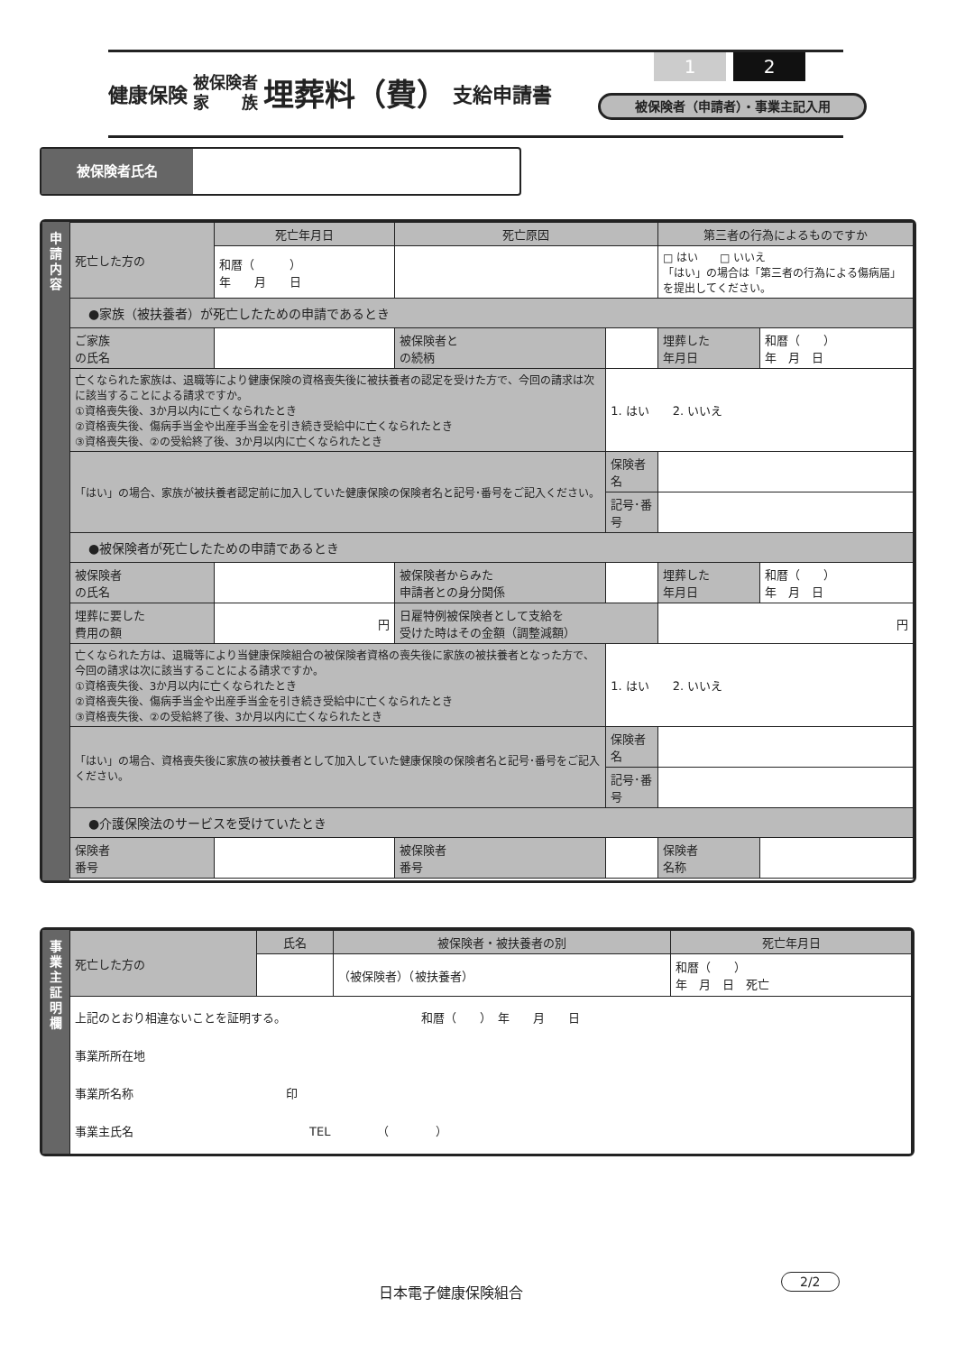健康保険 被保険者
家　　族 埋葬料（費） 支給申請書
1 2
被保険者（申請者）・事業主記入用
被保険者氏名
申
請
内
容
| 死亡した方の | 死亡年月日 | 死亡原因 | | | 第三者の行為によるものですか | |
| | 和暦（ ） 年 月 日 | | | | □ はい □ いいえ 「はい」の場合は「第三者の行為による傷病届」を提出してください。 | |
| ●家族（被扶養者）が死亡したための申請であるとき | | | | | | |
| ご家族 の氏名 | | | 被保険者と の続柄 | | 埋葬した 年月日 | 和暦（ ） 年 月 日 |
| 亡くなられた家族は、退職等により健康保険の資格喪失後に被扶養者の認定を受けた方で、今回の請求は次に該当することによる請求ですか。 ①資格喪失後、3か月以内に亡くなられたとき ②資格喪失後、傷病手当金や出産手当金を引き続き受給中に亡くなられたとき ③資格喪失後、②の受給終了後、3か月以内に亡くなられたとき | | | | 1. はい 2. いいえ | | |
| 「はい」の場合、家族が被扶養者認定前に加入していた健康保険の保険者名と記号･番号をご記入ください。 | | | | 保険者名 | | |
| | | | | 記号･番号 | | |
| ●被保険者が死亡したための申請であるとき | | | | | | |
| 被保険者 の氏名 | | | 被保険者からみた 申請者との身分関係 | | 埋葬した 年月日 | 和暦（ ） 年 月 日 |
| 埋葬に要した 費用の額 | 円 | | 日雇特例被保険者として支給を 受けた時はその金額（調整減額） | | 円 | |
| 亡くなられた方は、退職等により当健康保険組合の被保険者資格の喪失後に家族の被扶養者となった方で、今回の請求は次に該当することによる請求ですか。 ①資格喪失後、3か月以内に亡くなられたとき ②資格喪失後、傷病手当金や出産手当金を引き続き受給中に亡くなられたとき ③資格喪失後、②の受給終了後、3か月以内に亡くなられたとき | | | | 1. はい 2. いいえ | | |
| 「はい」の場合、資格喪失後に家族の被扶養者として加入していた健康保険の保険者名と記号･番号をご記入ください。 | | | | 保険者名 | | |
| | | | | 記号･番号 | | |
| ●介護保険法のサービスを受けていたとき | | | | | | |
| 保険者 番号 | | | 被保険者 番号 | | 保険者 名称 | |
事
業
主
証
明
欄
| 死亡した方の | 氏名 | 被保険者・被扶養者の別 | 死亡年月日 |
| | | （被保険者）（被扶養者） | 和暦（ ） 年 月 日 死亡 |
| 上記のとおり相違ないことを証明する。 和暦（ ） 年 月 日 事業所所在地 事業所名称 印 事業主氏名 TEL （ ） | | | |
日本電子健康保険組合
2/2